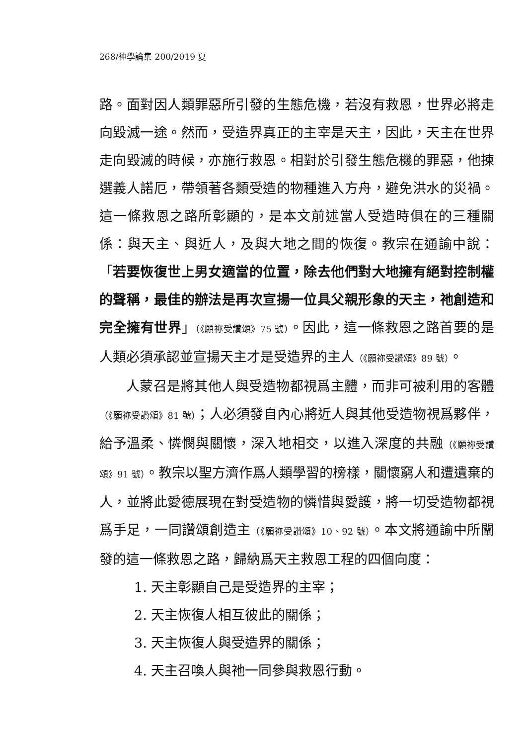268/神學論集 200/2019 夏
路。面對因人類罪惡所引發的生態危機，若沒有救恩，世界必將走向毀滅一途。然而，受造界真正的主宰是天主，因此，天主在世界走向毀滅的時候，亦施行救恩。相對於引發生態危機的罪惡，他揀選義人諾厄，帶領著各類受造的物種進入方舟，避免洪水的災禍。這一條救恩之路所彰顯的，是本文前述當人受造時俱在的三種關係：與天主、與近人，及與大地之間的恢復。教宗在通諭中說：「若要恢復世上男女適當的位置，除去他們對大地擁有絕對控制權的聲稱，最佳的辦法是再次宣揚一位具父親形象的天主，祂創造和完全擁有世界」（《願祢受讚頌》75 號）。因此，這一條救恩之路首要的是人類必須承認並宣揚天主才是受造界的主人（《願祢受讚頌》89 號）。
人蒙召是將其他人與受造物都視爲主體，而非可被利用的客體（《願祢受讚頌》81 號）；人必須發自內心將近人與其他受造物視爲夥伴，給予溫柔、憐憫與關懷，深入地相交，以進入深度的共融（《願祢受讚頌》91 號）。教宗以聖方濟作爲人類學習的榜樣，關懷窮人和遭遺棄的人，並將此愛德展現在對受造物的憐惜與愛護，將一切受造物都視爲手足，一同讚頌創造主（《願祢受讚頌》10、92 號）。本文將通諭中所闡發的這一條救恩之路，歸納爲天主救恩工程的四個向度：
1. 天主彰顯自己是受造界的主宰；
2. 天主恢復人相互彼此的關係；
3. 天主恢復人與受造界的關係；
4. 天主召喚人與祂一同參與救恩行動。